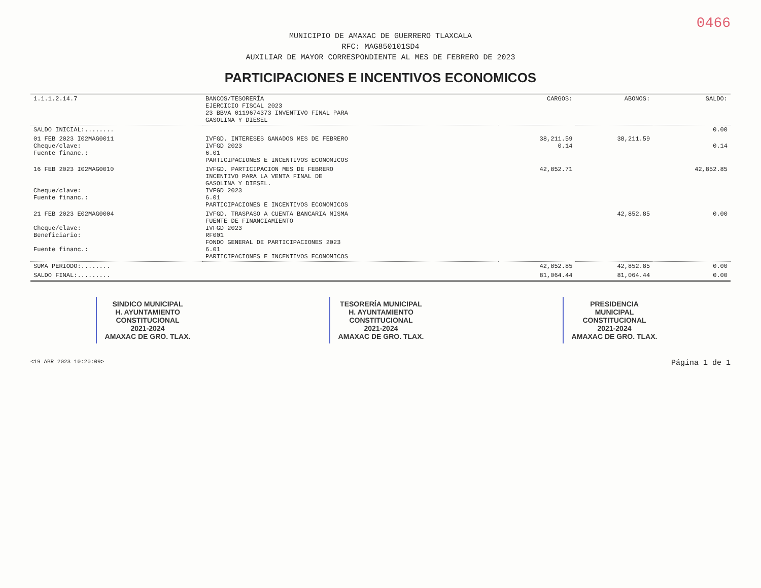0466
MUNICIPIO DE AMAXAC DE GUERRERO TLAXCALA
RFC: MAG850101SD4
AUXILIAR DE MAYOR CORRESPONDIENTE AL MES DE FEBRERO DE 2023
PARTICIPACIONES E INCENTIVOS ECONOMICOS
| 1.1.1.2.14.7 | BANCOS/TESORERÍA EJERCICIO FISCAL 2023 23 BBVA 0119674373 INVENTIVO FINAL PARA GASOLINA Y DIESEL | CARGOS: | ABONOS: | SALDO: |
| SALDO INICIAL:........ | | | | 0.00 |
| 01 FEB 2023 I02MAG0011 Cheque/clave: Fuente financ.: | IVFGD. INTERESES GANADOS MES DE FEBRERO IVFGD 2023 6.01 PARTICIPACIONES E INCENTIVOS ECONOMICOS | 38,211.59 0.14 | 38,211.59 | 0.14 |
| 16 FEB 2023 I02MAG0010 Cheque/clave: Fuente financ.: | IVFGD. PARTICIPACION MES DE FEBRERO INCENTIVO PARA LA VENTA FINAL DE GASOLINA Y DIESEL. IVFGD 2023 6.01 PARTICIPACIONES E INCENTIVOS ECONOMICOS | 42,852.71 | | 42,852.85 |
| 21 FEB 2023 E02MAG0004 Cheque/clave: Beneficiario: Fuente financ.: | IVFGD. TRASPASO A CUENTA BANCARIA MISMA FUENTE DE FINANCIAMIENTO IVFGD 2023 RF001 FONDO GENERAL DE PARTICIPACIONES 2023 6.01 PARTICIPACIONES E INCENTIVOS ECONOMICOS | | 42,852.85 | 0.00 |
| SUMA PERIODO:........ | | 42,852.85 | 42,852.85 | 0.00 |
| SALDO FINAL:......... | | 81,064.44 | 81,064.44 | 0.00 |
SINDICO MUNICIPAL
H. AYUNTAMIENTO
CONSTITUCIONAL
2021-2024
AMAXAC DE GRO. TLAX.
TESORERÍA MUNICIPAL
H. AYUNTAMIENTO
CONSTITUCIONAL
2021-2024
AMAXAC DE GRO. TLAX.
PRESIDENCIA
MUNICIPAL
CONSTITUCIONAL
2021-2024
AMAXAC DE GRO. TLAX.
<19 ABR 2023 10:20:09> Página 1 de 1